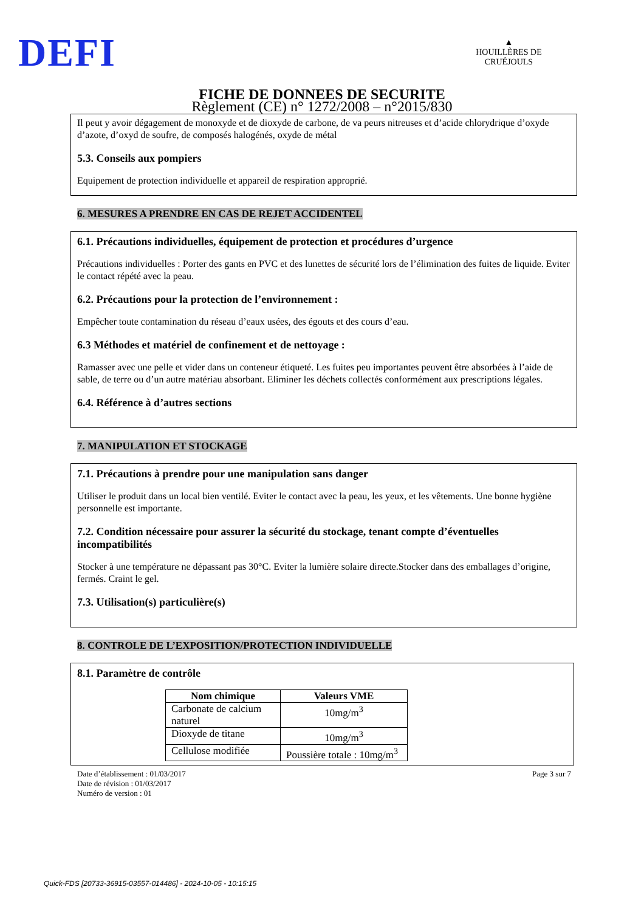DEFI
▲
HOUILLÈRES DE CRUÉJOULS
FICHE DE DONNEES DE SECURITE
Règlement (CE) n° 1272/2008 – n°2015/830
Il peut y avoir dégagement de monoxyde et de dioxyde de carbone, de va peurs nitreuses et d’acide chlorydrique d’oxyde d’azote, d’oxyd de soufre, de composés halogénés, oxyde de métal
5.3. Conseils aux pompiers
Equipement de protection individuelle et appareil de respiration approprié.
6. MESURES A PRENDRE EN CAS DE REJET ACCIDENTEL
6.1. Précautions individuelles, équipement de protection et procédures d’urgence
Précautions individuelles : Porter des gants en PVC et des lunettes de sécurité lors de l’élimination des fuites de liquide. Eviter le contact répété avec la peau.
6.2. Précautions pour la protection de l’environnement :
Empêcher toute contamination du réseau d’eaux usées, des égouts et des cours d’eau.
6.3 Méthodes et matériel de confinement et de nettoyage :
Ramasser avec une pelle et vider dans un conteneur étiqueté. Les fuites peu importantes peuvent être absorbées à l’aide de sable, de terre ou d’un autre matériau absorbant. Eliminer les déchets collectés conformément aux prescriptions légales.
6.4. Référence à d’autres sections
7. MANIPULATION ET STOCKAGE
7.1. Précautions à prendre pour une manipulation sans danger
Utiliser le produit dans un local bien ventilé. Eviter le contact avec la peau, les yeux, et les vêtements. Une bonne hygiène personnelle est importante.
7.2. Condition nécessaire pour assurer la sécurité du stockage, tenant compte d’éventuelles incompatibilités
Stocker à une température ne dépassant pas 30°C. Eviter la lumière solaire directe.Stocker dans des emballages d’origine, fermés. Craint le gel.
7.3. Utilisation(s) particulière(s)
8. CONTROLE DE L’EXPOSITION/PROTECTION INDIVIDUELLE
8.1. Paramètre de contrôle
| Nom chimique | Valeurs VME |
| --- | --- |
| Carbonate de calcium naturel | 10mg/m<sup>3</sup> |
| Dioxyde de titane | 10mg/m<sup>3</sup> |
| Cellulose modifiée | Poussière totale : 10mg/m<sup>3</sup> |
Date d’établissement : 01/03/2017
Date de révision : 01/03/2017
Numéro de version : 01
Page 3 sur 7
Quick-FDS [20733-36915-03557-014486] - 2024-10-05 - 10:15:15